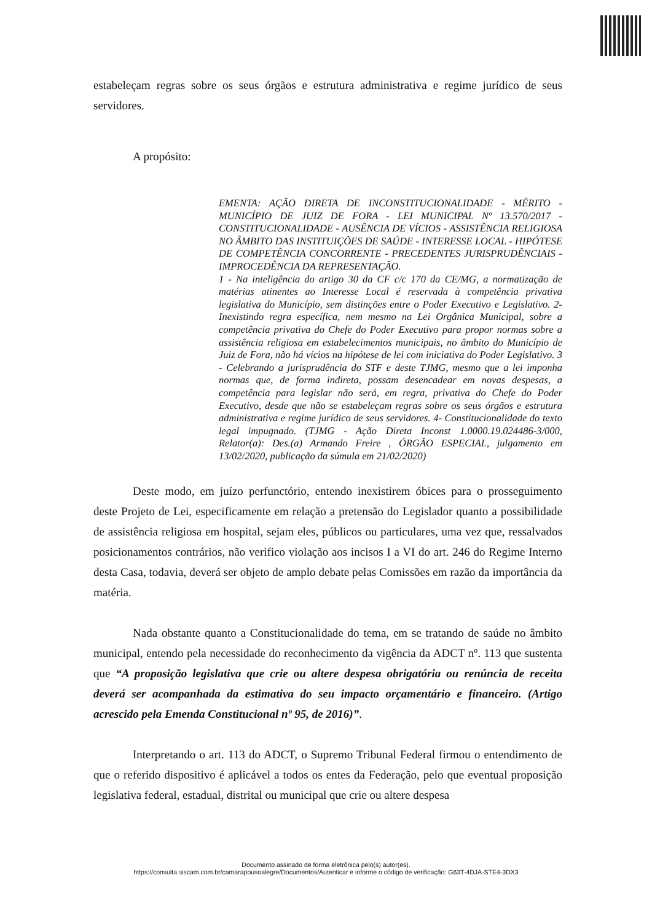estabeleçam regras sobre os seus órgãos e estrutura administrativa e regime jurídico de seus servidores.
A propósito:
EMENTA: AÇÃO DIRETA DE INCONSTITUCIONALIDADE - MÉRITO - MUNICÍPIO DE JUIZ DE FORA - LEI MUNICIPAL Nº 13.570/2017 - CONSTITUCIONALIDADE - AUSÊNCIA DE VÍCIOS - ASSISTÊNCIA RELIGIOSA NO ÂMBITO DAS INSTITUIÇÕES DE SAÚDE - INTERESSE LOCAL - HIPÓTESE DE COMPETÊNCIA CONCORRENTE - PRECEDENTES JURISPRUDÊNCIAIS - IMPROCEDÊNCIA DA REPRESENTAÇÃO.
1 - Na inteligência do artigo 30 da CF c/c 170 da CE/MG, a normatização de matérias atinentes ao Interesse Local é reservada à competência privativa legislativa do Município, sem distinções entre o Poder Executivo e Legislativo. 2- Inexistindo regra específica, nem mesmo na Lei Orgânica Municipal, sobre a competência privativa do Chefe do Poder Executivo para propor normas sobre a assistência religiosa em estabelecimentos municipais, no âmbito do Município de Juiz de Fora, não há vícios na hipótese de lei com iniciativa do Poder Legislativo. 3 - Celebrando a jurisprudência do STF e deste TJMG, mesmo que a lei imponha normas que, de forma indireta, possam desencadear em novas despesas, a competência para legislar não será, em regra, privativa do Chefe do Poder Executivo, desde que não se estabeleçam regras sobre os seus órgãos e estrutura administrativa e regime jurídico de seus servidores. 4- Constitucionalidade do texto legal impugnado. (TJMG - Ação Direta Inconst 1.0000.19.024486-3/000, Relator(a): Des.(a) Armando Freire , ÓRGÃO ESPECIAL, julgamento em 13/02/2020, publicação da súmula em 21/02/2020)
Deste modo, em juízo perfunctório, entendo inexistirem óbices para o prosseguimento deste Projeto de Lei, especificamente em relação a pretensão do Legislador quanto a possibilidade de assistência religiosa em hospital, sejam eles, públicos ou particulares, uma vez que, ressalvados posicionamentos contrários, não verifico violação aos incisos I a VI do art. 246 do Regime Interno desta Casa, todavia, deverá ser objeto de amplo debate pelas Comissões em razão da importância da matéria.
Nada obstante quanto a Constitucionalidade do tema, em se tratando de saúde no âmbito municipal, entendo pela necessidade do reconhecimento da vigência da ADCT nº. 113 que sustenta que “A proposição legislativa que crie ou altere despesa obrigatória ou renúncia de receita deverá ser acompanhada da estimativa do seu impacto orçamentário e financeiro. (Artigo acrescido pela Emenda Constitucional nº 95, de 2016)”.
Interpretando o art. 113 do ADCT, o Supremo Tribunal Federal firmou o entendimento de que o referido dispositivo é aplicável a todos os entes da Federação, pelo que eventual proposição legislativa federal, estadual, distrital ou municipal que crie ou altere despesa
Documento assinado de forma eletrônica pelo(s) autor(es).
https://consulta.siscam.com.br/camarapousoalegre/Documentos/Autenticar e informe o código de verificação: G63T-4DJA-STE4-3DX3